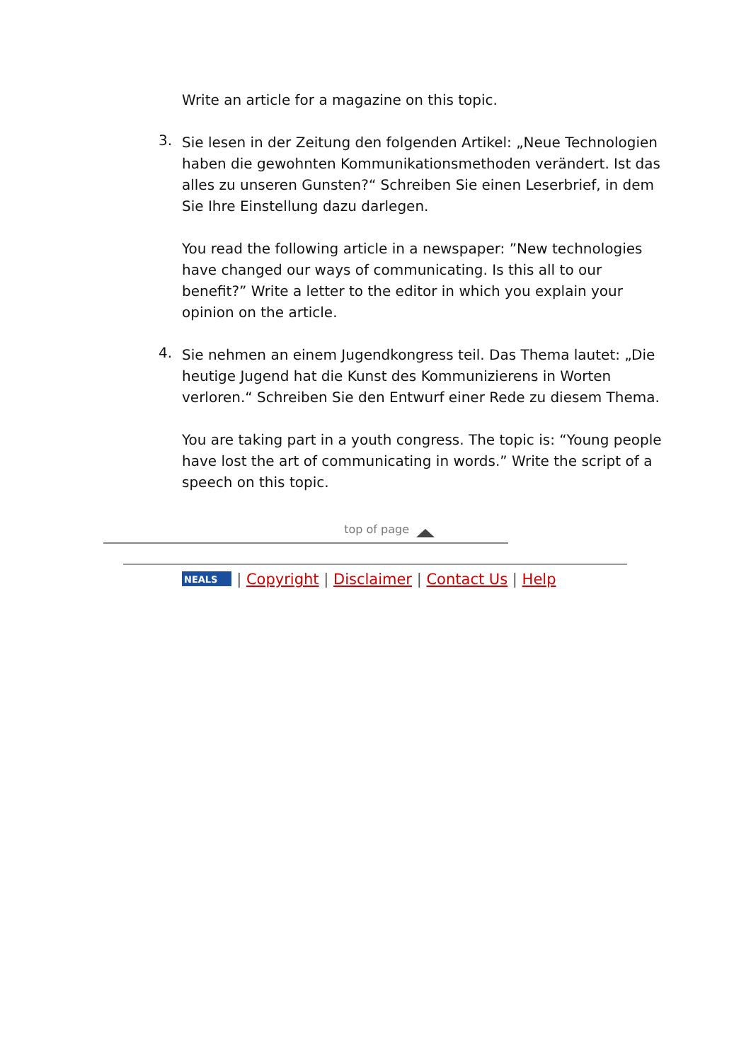Write an article for a magazine on this topic.
3.
Sie lesen in der Zeitung den folgenden Artikel: „Neue Technologien haben die gewohnten Kommunikationsmethoden verändert. Ist das alles zu unseren Gunsten?“ Schreiben Sie einen Leserbrief, in dem Sie Ihre Einstellung dazu darlegen.
You read the following article in a newspaper: ”New technologies have changed our ways of communicating. Is this all to our benefit?” Write a letter to the editor in which you explain your opinion on the article.
4.
Sie nehmen an einem Jugendkongress teil. Das Thema lautet: „Die heutige Jugend hat die Kunst des Kommunizierens in Worten verloren.“ Schreiben Sie den Entwurf einer Rede zu diesem Thema.
You are taking part in a youth congress. The topic is: “Young people have lost the art of communicating in words.” Write the script of a speech on this topic.
top of page
NEALS | Copyright | Disclaimer | Contact Us | Help